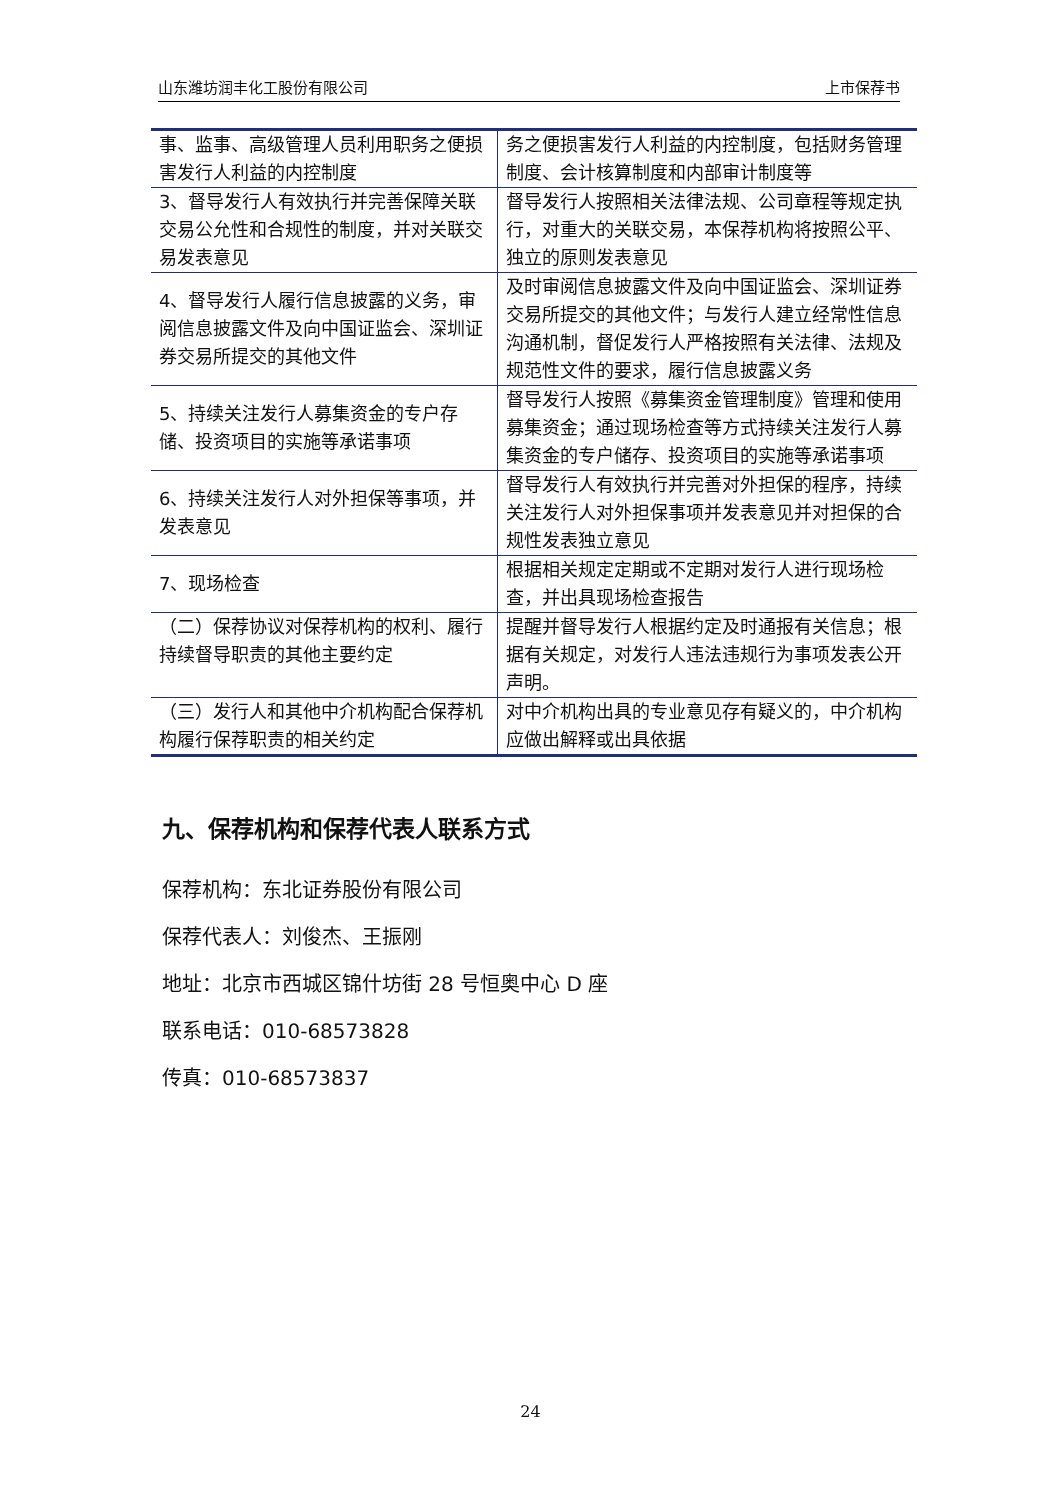山东潍坊润丰化工股份有限公司 上市保荐书
| 事、监事、高级管理人员利用职务之便损害发行人利益的内控制度 | 务之便损害发行人利益的内控制度，包括财务管理制度、会计核算制度和内部审计制度等 |
| 3、督导发行人有效执行并完善保障关联交易公允性和合规性的制度，并对关联交易发表意见 | 督导发行人按照相关法律法规、公司章程等规定执行，对重大的关联交易，本保荐机构将按照公平、独立的原则发表意见 |
| 4、督导发行人履行信息披露的义务，审阅信息披露文件及向中国证监会、深圳证券交易所提交的其他文件 | 及时审阅信息披露文件及向中国证监会、深圳证券交易所提交的其他文件；与发行人建立经常性信息沟通机制，督促发行人严格按照有关法律、法规及规范性文件的要求，履行信息披露义务 |
| 5、持续关注发行人募集资金的专户存储、投资项目的实施等承诺事项 | 督导发行人按照《募集资金管理制度》管理和使用募集资金；通过现场检查等方式持续关注发行人募集资金的专户储存、投资项目的实施等承诺事项 |
| 6、持续关注发行人对外担保等事项，并发表意见 | 督导发行人有效执行并完善对外担保的程序，持续关注发行人对外担保事项并发表意见并对担保的合规性发表独立意见 |
| 7、现场检查 | 根据相关规定定期或不定期对发行人进行现场检查，并出具现场检查报告 |
| （二）保荐协议对保荐机构的权利、履行持续督导职责的其他主要约定 | 提醒并督导发行人根据约定及时通报有关信息；根据有关规定，对发行人违法违规行为事项发表公开声明。 |
| （三）发行人和其他中介机构配合保荐机构履行保荐职责的相关约定 | 对中介机构出具的专业意见存有疑义的，中介机构应做出解释或出具依据 |
九、保荐机构和保荐代表人联系方式
保荐机构：东北证券股份有限公司
保荐代表人：刘俊杰、王振刚
地址：北京市西城区锦什坊街 28 号恒奥中心 D 座
联系电话：010-68573828
传真：010-68573837
24